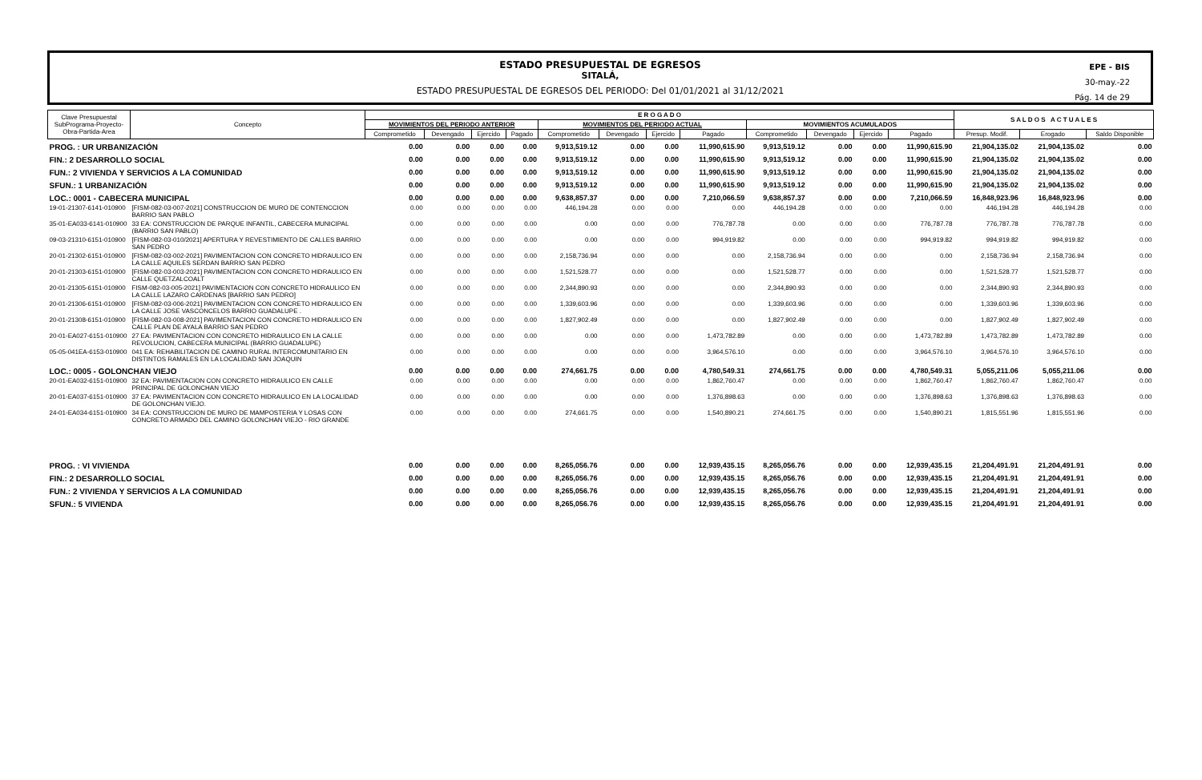ESTADO PRESUPUESTAL DE EGRESOS
SITALÁ,
ESTADO PRESUPUESTAL DE EGRESOS DEL PERIODO: Del 01/01/2021 al 31/12/2021
EPE - BIS
30-may.-22
Pág. 14 de 29
| Clave Presupuestal SubPrograma-Proyecto- Obra-Partida-Area | Concepto | E R O G A D O | | | | | | | | | | | | S A L D O S A C T U A L E S | | |
| --- | --- | --- | --- | --- | --- | --- | --- | --- | --- | --- | --- | --- | --- | --- | --- | --- |
| | | MOVIMIENTOS DEL PERIODO ANTERIOR | | | | MOVIMIENTOS DEL PERIODO ACTUAL | | | | MOVIMIENTOS ACUMULADOS | | | | | | |
| | | Comprometido | Devengado | Ejercido | Pagado | Comprometido | Devengado | Ejercido | Pagado | Comprometido | Devengado | Ejercido | Pagado | Presup. Modif. | Erogado | Saldo Disponible |
| PROG. : UR URBANIZACIÓN | | 0.00 | 0.00 | 0.00 | 0.00 | 9,913,519.12 | 0.00 | 0.00 | 11,990,615.90 | 9,913,519.12 | 0.00 | 0.00 | 11,990,615.90 | 21,904,135.02 | 21,904,135.02 | 0.00 |
| FIN.: 2 DESARROLLO SOCIAL | | 0.00 | 0.00 | 0.00 | 0.00 | 9,913,519.12 | 0.00 | 0.00 | 11,990,615.90 | 9,913,519.12 | 0.00 | 0.00 | 11,990,615.90 | 21,904,135.02 | 21,904,135.02 | 0.00 |
| FUN.: 2 VIVIENDA Y SERVICIOS A LA COMUNIDAD | | 0.00 | 0.00 | 0.00 | 0.00 | 9,913,519.12 | 0.00 | 0.00 | 11,990,615.90 | 9,913,519.12 | 0.00 | 0.00 | 11,990,615.90 | 21,904,135.02 | 21,904,135.02 | 0.00 |
| SFUN.: 1 URBANIZACIÓN | | 0.00 | 0.00 | 0.00 | 0.00 | 9,913,519.12 | 0.00 | 0.00 | 11,990,615.90 | 9,913,519.12 | 0.00 | 0.00 | 11,990,615.90 | 21,904,135.02 | 21,904,135.02 | 0.00 |
| LOC.: 0001 - CABECERA MUNICIPAL | | 0.00 | 0.00 | 0.00 | 0.00 | 9,638,857.37 | 0.00 | 0.00 | 7,210,066.59 | 9,638,857.37 | 0.00 | 0.00 | 7,210,066.59 | 16,848,923.96 | 16,848,923.96 | 0.00 |
| 19-01-21307-6141-010900 | [FISM-082-03-007-2021] CONSTRUCCION DE MURO DE CONTENCCION BARRIO SAN PABLO | 0.00 | 0.00 | 0.00 | 0.00 | 446,194.28 | 0.00 | 0.00 | 0.00 | 446,194.28 | 0.00 | 0.00 | 0.00 | 446,194.28 | 446,194.28 | 0.00 |
| 35-01-EA033-6141-010900 | 33 EA: CONSTRUCCION DE PARQUE INFANTIL, CABECERA MUNICIPAL (BARRIO SAN PABLO) | 0.00 | 0.00 | 0.00 | 0.00 | 0.00 | 0.00 | 0.00 | 776,787.78 | 0.00 | 0.00 | 0.00 | 776,787.78 | 776,787.78 | 776,787.78 | 0.00 |
| 09-03-21310-6151-010900 | [FISM-082-03-010/2021] APERTURA Y REVESTIMIENTO DE CALLES BARRIO SAN PEDRO | 0.00 | 0.00 | 0.00 | 0.00 | 0.00 | 0.00 | 0.00 | 994,919.82 | 0.00 | 0.00 | 0.00 | 994,919.82 | 994,919.82 | 994,919.82 | 0.00 |
| 20-01-21302-6151-010900 | [FISM-082-03-002-2021] PAVIMENTACION CON CONCRETO HIDRAULICO EN LA CALLE AQUILES SERDAN BARRIO SAN PEDRO | 0.00 | 0.00 | 0.00 | 0.00 | 2,158,736.94 | 0.00 | 0.00 | 0.00 | 2,158,736.94 | 0.00 | 0.00 | 0.00 | 2,158,736.94 | 2,158,736.94 | 0.00 |
| 20-01-21303-6151-010900 | [FISM-082-03-003-2021] PAVIMENTACION CON CONCRETO HIDRAULICO EN CALLE QUETZALCOALT | 0.00 | 0.00 | 0.00 | 0.00 | 1,521,528.77 | 0.00 | 0.00 | 0.00 | 1,521,528.77 | 0.00 | 0.00 | 0.00 | 1,521,528.77 | 1,521,528.77 | 0.00 |
| 20-01-21305-6151-010900 | FISM-082-03-005-2021] PAVIMENTACION CON CONCRETO HIDRAULICO EN LA CALLE LAZARO CARDENAS [BARRIO SAN PEDRO] | 0.00 | 0.00 | 0.00 | 0.00 | 2,344,890.93 | 0.00 | 0.00 | 0.00 | 2,344,890.93 | 0.00 | 0.00 | 0.00 | 2,344,890.93 | 2,344,890.93 | 0.00 |
| 20-01-21306-6151-010900 | [FISM-082-03-006-2021] PAVIMENTACION CON CONCRETO HIDRAULICO EN LA CALLE JOSE VASCONCELOS BARRIO GUADALUPE . | 0.00 | 0.00 | 0.00 | 0.00 | 1,339,603.96 | 0.00 | 0.00 | 0.00 | 1,339,603.96 | 0.00 | 0.00 | 0.00 | 1,339,603.96 | 1,339,603.96 | 0.00 |
| 20-01-21308-6151-010900 | [FISM-082-03-008-2021] PAVIMENTACION CON CONCRETO HIDRAULICO EN CALLE PLAN DE AYALA BARRIO SAN PEDRO | 0.00 | 0.00 | 0.00 | 0.00 | 1,827,902.49 | 0.00 | 0.00 | 0.00 | 1,827,902.49 | 0.00 | 0.00 | 0.00 | 1,827,902.49 | 1,827,902.49 | 0.00 |
| 20-01-EA027-6151-010900 | 27 EA: PAVIMENTACION CON CONCRETO HIDRAULICO EN LA CALLE REVOLUCION, CABECERA MUNICIPAL (BARRIO GUADALUPE) | 0.00 | 0.00 | 0.00 | 0.00 | 0.00 | 0.00 | 0.00 | 1,473,782.89 | 0.00 | 0.00 | 0.00 | 1,473,782.89 | 1,473,782.89 | 1,473,782.89 | 0.00 |
| 05-05-041EA-6153-010900 | 041 EA: REHABILITACION DE CAMINO RURAL INTERCOMUNITARIO EN DISTINTOS RAMALES EN LA LOCALIDAD SAN JOAQUIN | 0.00 | 0.00 | 0.00 | 0.00 | 0.00 | 0.00 | 0.00 | 3,964,576.10 | 0.00 | 0.00 | 0.00 | 3,964,576.10 | 3,964,576.10 | 3,964,576.10 | 0.00 |
| LOC.: 0005 - GOLONCHAN VIEJO | | 0.00 | 0.00 | 0.00 | 0.00 | 274,661.75 | 0.00 | 0.00 | 4,780,549.31 | 274,661.75 | 0.00 | 0.00 | 4,780,549.31 | 5,055,211.06 | 5,055,211.06 | 0.00 |
| 20-01-EA032-6151-010900 | 32 EA: PAVIMENTACION CON CONCRETO HIDRAULICO EN CALLE PRINCIPAL DE GOLONCHAN VIEJO | 0.00 | 0.00 | 0.00 | 0.00 | 0.00 | 0.00 | 0.00 | 1,862,760.47 | 0.00 | 0.00 | 0.00 | 1,862,760.47 | 1,862,760.47 | 1,862,760.47 | 0.00 |
| 20-01-EA037-6151-010900 | 37 EA: PAVIMENTACION CON CONCRETO HIDRAULICO EN LA LOCALIDAD DE GOLONCHAN VIEJO. | 0.00 | 0.00 | 0.00 | 0.00 | 0.00 | 0.00 | 0.00 | 1,376,898.63 | 0.00 | 0.00 | 0.00 | 1,376,898.63 | 1,376,898.63 | 1,376,898.63 | 0.00 |
| 24-01-EA034-6151-010900 | 34 EA: CONSTRUCCION DE MURO DE MAMPOSTERIA Y LOSAS CON CONCRETO ARMADO DEL CAMINO GOLONCHAN VIEJO - RIO GRANDE | 0.00 | 0.00 | 0.00 | 0.00 | 274,661.75 | 0.00 | 0.00 | 1,540,890.21 | 274,661.75 | 0.00 | 0.00 | 1,540,890.21 | 1,815,551.96 | 1,815,551.96 | 0.00 |
| PROG. : VI VIVIENDA | | 0.00 | 0.00 | 0.00 | 0.00 | 8,265,056.76 | 0.00 | 0.00 | 12,939,435.15 | 8,265,056.76 | 0.00 | 0.00 | 12,939,435.15 | 21,204,491.91 | 21,204,491.91 | 0.00 |
| FIN.: 2 DESARROLLO SOCIAL | | 0.00 | 0.00 | 0.00 | 0.00 | 8,265,056.76 | 0.00 | 0.00 | 12,939,435.15 | 8,265,056.76 | 0.00 | 0.00 | 12,939,435.15 | 21,204,491.91 | 21,204,491.91 | 0.00 |
| FUN.: 2 VIVIENDA Y SERVICIOS A LA COMUNIDAD | | 0.00 | 0.00 | 0.00 | 0.00 | 8,265,056.76 | 0.00 | 0.00 | 12,939,435.15 | 8,265,056.76 | 0.00 | 0.00 | 12,939,435.15 | 21,204,491.91 | 21,204,491.91 | 0.00 |
| SFUN.: 5 VIVIENDA | | 0.00 | 0.00 | 0.00 | 0.00 | 8,265,056.76 | 0.00 | 0.00 | 12,939,435.15 | 8,265,056.76 | 0.00 | 0.00 | 12,939,435.15 | 21,204,491.91 | 21,204,491.91 | 0.00 |